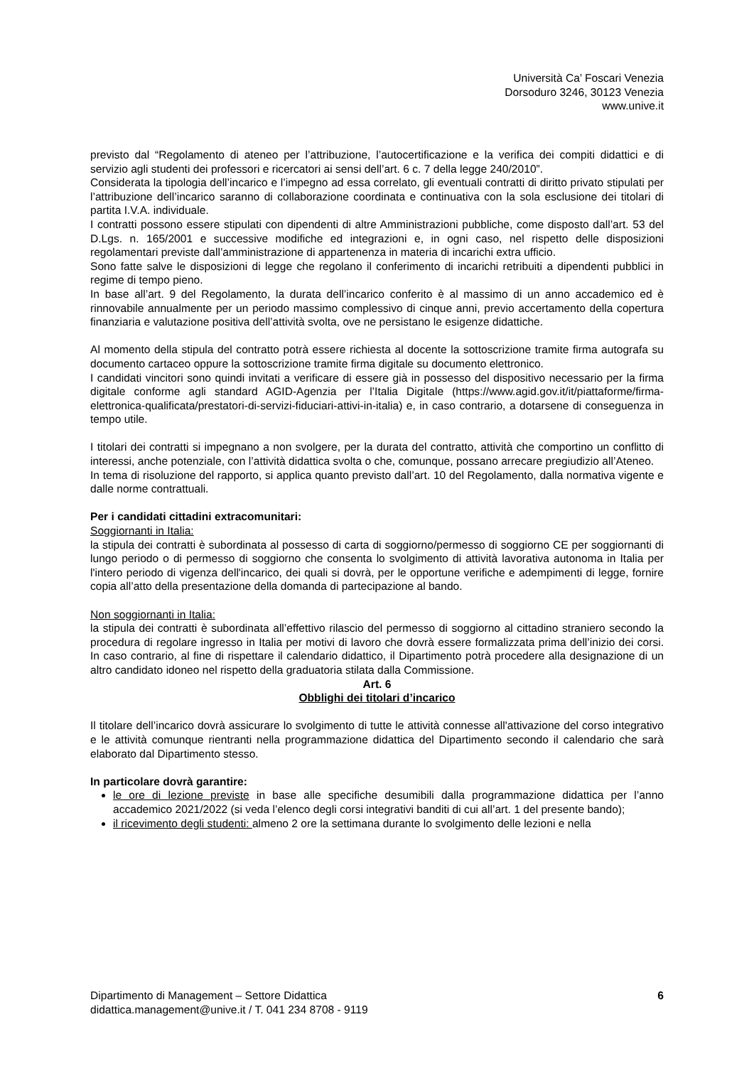Università Ca’ Foscari Venezia
Dorsoduro 3246, 30123 Venezia
www.unive.it
previsto dal “Regolamento di ateneo per l’attribuzione, l’autocertificazione e la verifica dei compiti didattici e di servizio agli studenti dei professori e ricercatori ai sensi dell’art. 6 c. 7 della legge 240/2010”.
Considerata la tipologia dell’incarico e l’impegno ad essa correlato, gli eventuali contratti di diritto privato stipulati per l’attribuzione dell’incarico saranno di collaborazione coordinata e continuativa con la sola esclusione dei titolari di partita I.V.A. individuale.
I contratti possono essere stipulati con dipendenti di altre Amministrazioni pubbliche, come disposto dall’art. 53 del D.Lgs. n. 165/2001 e successive modifiche ed integrazioni e, in ogni caso, nel rispetto delle disposizioni regolamentari previste dall’amministrazione di appartenenza in materia di incarichi extra ufficio.
Sono fatte salve le disposizioni di legge che regolano il conferimento di incarichi retribuiti a dipendenti pubblici in regime di tempo pieno.
In base all’art. 9 del Regolamento, la durata dell’incarico conferito è al massimo di un anno accademico ed è rinnovabile annualmente per un periodo massimo complessivo di cinque anni, previo accertamento della copertura finanziaria e valutazione positiva dell’attività svolta, ove ne persistano le esigenze didattiche.
Al momento della stipula del contratto potrà essere richiesta al docente la sottoscrizione tramite firma autografa su documento cartaceo oppure la sottoscrizione tramite firma digitale su documento elettronico.
I candidati vincitori sono quindi invitati a verificare di essere già in possesso del dispositivo necessario per la firma digitale conforme agli standard AGID-Agenzia per l’Italia Digitale (https://www.agid.gov.it/it/piattaforme/firma-elettronica-qualificata/prestatori-di-servizi-fiduciari-attivi-in-italia) e, in caso contrario, a dotarsene di conseguenza in tempo utile.
I titolari dei contratti si impegnano a non svolgere, per la durata del contratto, attività che comportino un conflitto di interessi, anche potenziale, con l’attività didattica svolta o che, comunque, possano arrecare pregiudizio all’Ateneo.
In tema di risoluzione del rapporto, si applica quanto previsto dall’art. 10 del Regolamento, dalla normativa vigente e dalle norme contrattuali.
Per i candidati cittadini extracomunitari:
Soggiornanti in Italia:
la stipula dei contratti è subordinata al possesso di carta di soggiorno/permesso di soggiorno CE per soggiornanti di lungo periodo o di permesso di soggiorno che consenta lo svolgimento di attività lavorativa autonoma in Italia per l'intero periodo di vigenza dell'incarico, dei quali si dovrà, per le opportune verifiche e adempimenti di legge, fornire copia all’atto della presentazione della domanda di partecipazione al bando.
Non soggiornanti in Italia:
la stipula dei contratti è subordinata all’effettivo rilascio del permesso di soggiorno al cittadino straniero secondo la procedura di regolare ingresso in Italia per motivi di lavoro che dovrà essere formalizzata prima dell’inizio dei corsi. In caso contrario, al fine di rispettare il calendario didattico, il Dipartimento potrà procedere alla designazione di un altro candidato idoneo nel rispetto della graduatoria stilata dalla Commissione.
Art. 6
Obblighi dei titolari d’incarico
Il titolare dell’incarico dovrà assicurare lo svolgimento di tutte le attività connesse all'attivazione del corso integrativo e le attività comunque rientranti nella programmazione didattica del Dipartimento secondo il calendario che sarà elaborato dal Dipartimento stesso.
In particolare dovrà garantire:
le ore di lezione previste in base alle specifiche desumibili dalla programmazione didattica per l’anno accademico 2021/2022 (si veda l’elenco degli corsi integrativi banditi di cui all’art. 1 del presente bando);
il ricevimento degli studenti: almeno 2 ore la settimana durante lo svolgimento delle lezioni e nella
Dipartimento di Management – Settore Didattica
didattica.management@unive.it / T. 041 234 8708 - 9119
6